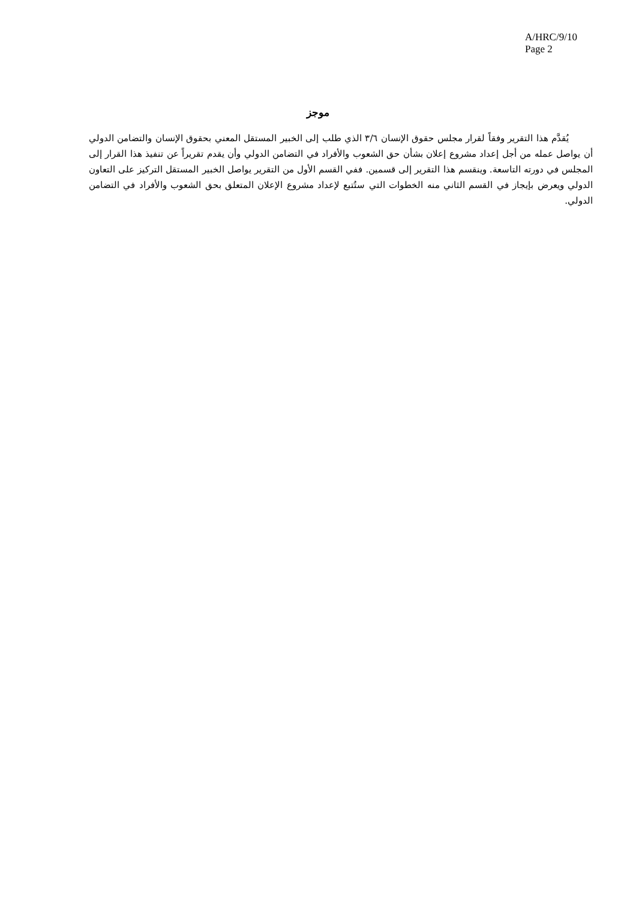A/HRC/9/10
Page 2
موجز
يُقدَّم هذا التقرير وفقاً لقرار مجلس حقوق الإنسان ٣/٦ الذي طلب إلى الخبير المستقل المعني بحقوق الإنسان والتضامن الدولي أن يواصل عمله من أجل إعداد مشروع إعلان بشأن حق الشعوب والأفراد في التضامن الدولي وأن يقدم تقريراً عن تنفيذ هذا القرار إلى المجلس في دورته التاسعة. وينقسم هذا التقرير إلى قسمين. ففي القسم الأول من التقرير يواصل الخبير المستقل التركيز على التعاون الدولي ويعرض بإيجاز في القسم الثاني منه الخطوات التي ستُتبع لإعداد مشروع الإعلان المتعلق بحق الشعوب والأفراد في التضامن الدولي.